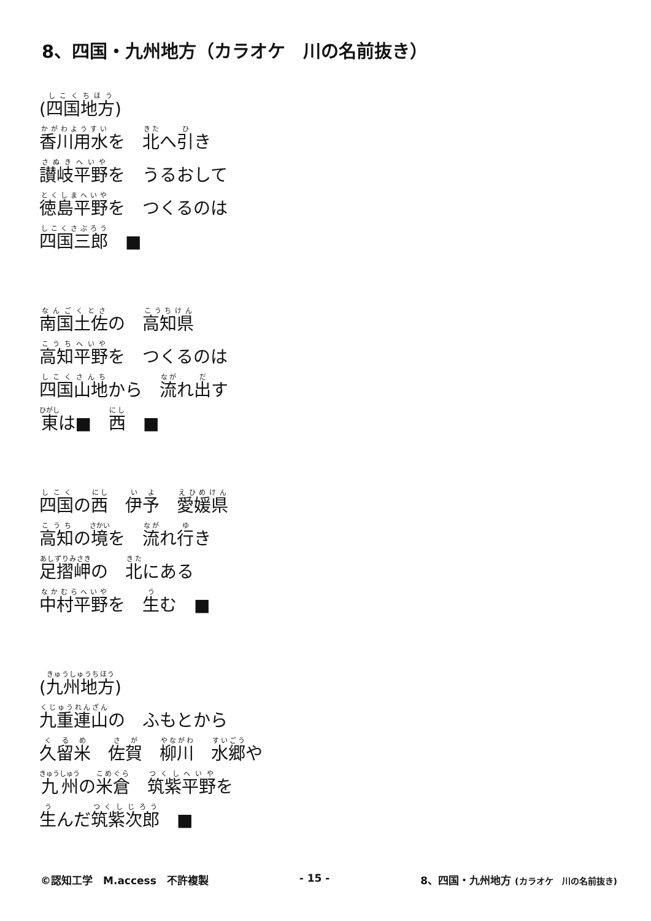8、四国・九州地方（カラオケ　川の名前抜き）
(四国地方)
香川用水を　北へ引き
讃岐平野を　うるおして
徳島平野を　つくるのは
四国三郎　■
南国土佐の　高知県
高知平野を　つくるのは
四国山地から　流れ出す
東は■　西　■
四国の西　伊予　愛媛県
高知の境を　流れ行き
足摺岬の　北にある
中村平野を　生む　■
(九州地方)
九重連山の　ふもとから
久留米　佐賀　柳川　水郷や
九州の米倉　筑紫平野を
生んだ筑紫次郎　■
©認知工学　M.access　不許複製 - 15 - 8、四国・九州地方 (カラオケ　川の名前抜き)